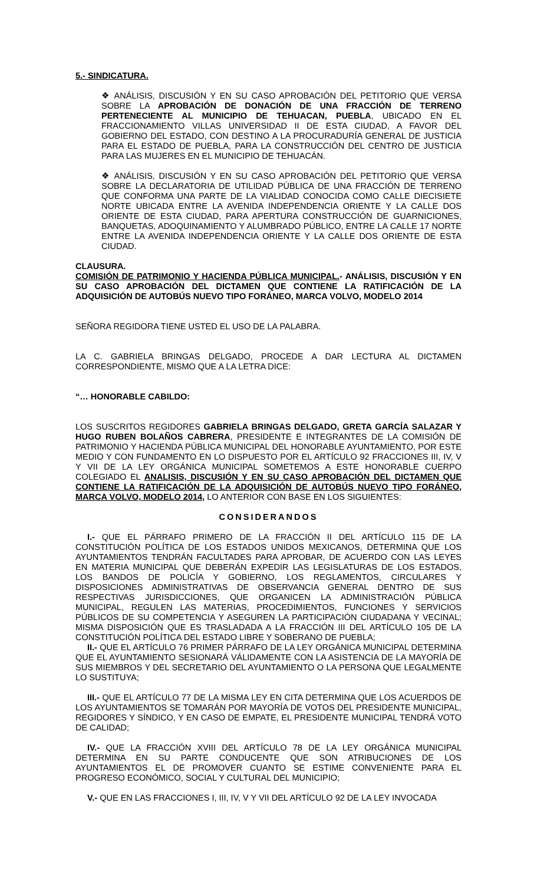5.- SINDICATURA.
❖ ANÁLISIS, DISCUSIÓN Y EN SU CASO APROBACIÓN DEL PETITORIO QUE VERSA SOBRE LA APROBACIÓN DE DONACIÓN DE UNA FRACCIÓN DE TERRENO PERTENECIENTE AL MUNICIPIO DE TEHUACAN, PUEBLA, UBICADO EN EL FRACCIONAMIENTO VILLAS UNIVERSIDAD II DE ESTA CIUDAD, A FAVOR DEL GOBIERNO DEL ESTADO, CON DESTINO A LA PROCURADURÍA GENERAL DE JUSTICIA PARA EL ESTADO DE PUEBLA, PARA LA CONSTRUCCIÓN DEL CENTRO DE JUSTICIA PARA LAS MUJERES EN EL MUNICIPIO DE TEHUACÁN.
❖ ANÁLISIS, DISCUSIÓN Y EN SU CASO APROBACIÓN DEL PETITORIO QUE VERSA SOBRE LA DECLARATORIA DE UTILIDAD PÚBLICA DE UNA FRACCIÓN DE TERRENO QUE CONFORMA UNA PARTE DE LA VIALIDAD CONOCIDA COMO CALLE DIECISIETE NORTE UBICADA ENTRE LA AVENIDA INDEPENDENCIA ORIENTE Y LA CALLE DOS ORIENTE DE ESTA CIUDAD, PARA APERTURA CONSTRUCCIÓN DE GUARNICIONES, BANQUETAS, ADOQUINAMIENTO Y ALUMBRADO PÚBLICO, ENTRE LA CALLE 17 NORTE ENTRE LA AVENIDA INDEPENDENCIA ORIENTE Y LA CALLE DOS ORIENTE DE ESTA CIUDAD.
CLAUSURA.
COMISIÓN DE PATRIMONIO Y HACIENDA PÚBLICA MUNICIPAL.- ANÁLISIS, DISCUSIÓN Y EN SU CASO APROBACIÓN DEL DICTAMEN QUE CONTIENE LA RATIFICACIÓN DE LA ADQUISICIÓN DE AUTOBÚS NUEVO TIPO FORÁNEO, MARCA VOLVO, MODELO 2014
SEÑORA REGIDORA TIENE USTED EL USO DE LA PALABRA.
LA C. GABRIELA BRINGAS DELGADO, PROCEDE A DAR LECTURA AL DICTAMEN CORRESPONDIENTE, MISMO QUE A LA LETRA DICE:
“… HONORABLE CABILDO:
LOS SUSCRITOS REGIDORES GABRIELA BRINGAS DELGADO, GRETA GARCÍA SALAZAR Y HUGO RUBEN BOLAÑOS CABRERA, PRESIDENTE E INTEGRANTES DE LA COMISIÓN DE PATRIMONIO Y HACIENDA PÚBLICA MUNICIPAL DEL HONORABLE AYUNTAMIENTO, POR ESTE MEDIO Y CON FUNDAMENTO EN LO DISPUESTO POR EL ARTÍCULO 92 FRACCIONES III, IV, V Y VII DE LA LEY ORGÁNICA MUNICIPAL SOMETEMOS A ESTE HONORABLE CUERPO COLEGIADO EL ANALISIS, DISCUSIÓN Y EN SU CASO APROBACIÓN DEL DICTAMEN QUE CONTIENE LA RATIFICACIÓN DE LA ADQUISICIÓN DE AUTOBÚS NUEVO TIPO FORÁNEO, MARCA VOLVO, MODELO 2014, LO ANTERIOR CON BASE EN LOS SIGUIENTES:
CONSIDERANDOS
I.- QUE EL PÁRRAFO PRIMERO DE LA FRACCIÓN II DEL ARTÍCULO 115 DE LA CONSTITUCIÓN POLÍTICA DE LOS ESTADOS UNIDOS MEXICANOS, DETERMINA QUE LOS AYUNTAMIENTOS TENDRÁN FACULTADES PARA APROBAR, DE ACUERDO CON LAS LEYES EN MATERIA MUNICIPAL QUE DEBERÁN EXPEDIR LAS LEGISLATURAS DE LOS ESTADOS, LOS BANDOS DE POLICÍA Y GOBIERNO, LOS REGLAMENTOS, CIRCULARES Y DISPOSICIONES ADMINISTRATIVAS DE OBSERVANCIA GENERAL DENTRO DE SUS RESPECTIVAS JURISDICCIONES, QUE ORGANICEN LA ADMINISTRACIÓN PÚBLICA MUNICIPAL, REGULEN LAS MATERIAS, PROCEDIMIENTOS, FUNCIONES Y SERVICIOS PÚBLICOS DE SU COMPETENCIA Y ASEGUREN LA PARTICIPACIÓN CIUDADANA Y VECINAL; MISMA DISPOSICIÓN QUE ES TRASLADADA A LA FRACCIÓN III DEL ARTÍCULO 105 DE LA CONSTITUCIÓN POLÍTICA DEL ESTADO LIBRE Y SOBERANO DE PUEBLA;
II.- QUE EL ARTÍCULO 76 PRIMER PÁRRAFO DE LA LEY ORGÁNICA MUNICIPAL DETERMINA QUE EL AYUNTAMIENTO SESIONARÁ VÁLIDAMENTE CON LA ASISTENCIA DE LA MAYORÍA DE SUS MIEMBROS Y DEL SECRETARIO DEL AYUNTAMIENTO O LA PERSONA QUE LEGALMENTE LO SUSTITUYA;
III.- QUE EL ARTÍCULO 77 DE LA MISMA LEY EN CITA DETERMINA QUE LOS ACUERDOS DE LOS AYUNTAMIENTOS SE TOMARÁN POR MAYORÍA DE VOTOS DEL PRESIDENTE MUNICIPAL, REGIDORES Y SÍNDICO, Y EN CASO DE EMPATE, EL PRESIDENTE MUNICIPAL TENDRÁ VOTO DE CALIDAD;
IV.- QUE LA FRACCIÓN XVIII DEL ARTÍCULO 78 DE LA LEY ORGÁNICA MUNICIPAL DETERMINA EN SU PARTE CONDUCENTE QUE SON ATRIBUCIONES DE LOS AYUNTAMIENTOS EL DE PROMOVER CUANTO SE ESTIME CONVENIENTE PARA EL PROGRESO ECONÓMICO, SOCIAL Y CULTURAL DEL MUNICIPIO;
V.- QUE EN LAS FRACCIONES I, III, IV, V Y VII DEL ARTÍCULO 92 DE LA LEY INVOCADA